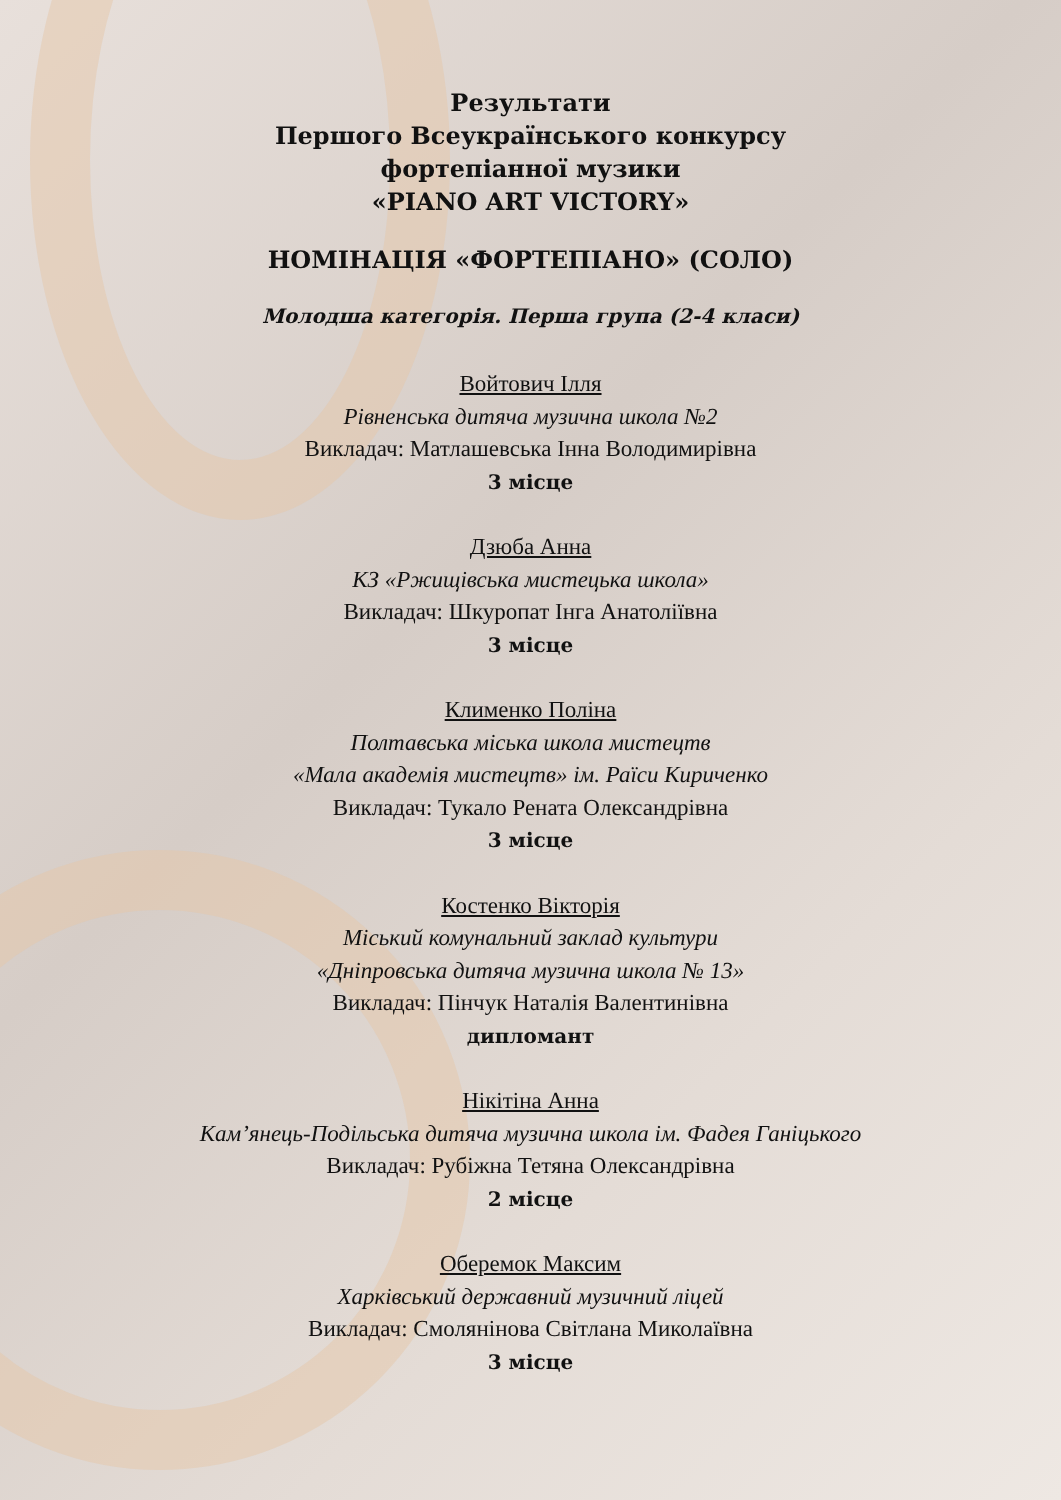Результати
Першого Всеукраїнського конкурсу
фортепіанної музики
«PIANO ART VICTORY»
НОМІНАЦІЯ «ФОРТЕПІАНО» (СОЛО)
Молодша категорія. Перша група (2-4 класи)
Войтович Ілля
Рівненська дитяча музична школа №2
Викладач: Матлашевська Інна Володимирівна
3 місце
Дзюба Анна
КЗ «Ржищівська мистецька школа»
Викладач: Шкуропат Інга Анатоліївна
3 місце
Клименко Поліна
Полтавська міська школа мистецтв
«Мала академія мистецтв» ім. Раїси Кириченко
Викладач: Тукало Рената Олександрівна
3 місце
Костенко Вікторія
Міський комунальний заклад культури
«Дніпровська дитяча музична школа № 13»
Викладач: Пінчук Наталія Валентинівна
дипломант
Нікітіна Анна
Кам’янець-Подільська дитяча музична школа ім. Фадея Ганіцького
Викладач: Рубіжна Тетяна Олександрівна
2 місце
Оберемок Максим
Харківський державний музичний ліцей
Викладач: Смолянінова Світлана Миколаївна
3 місце